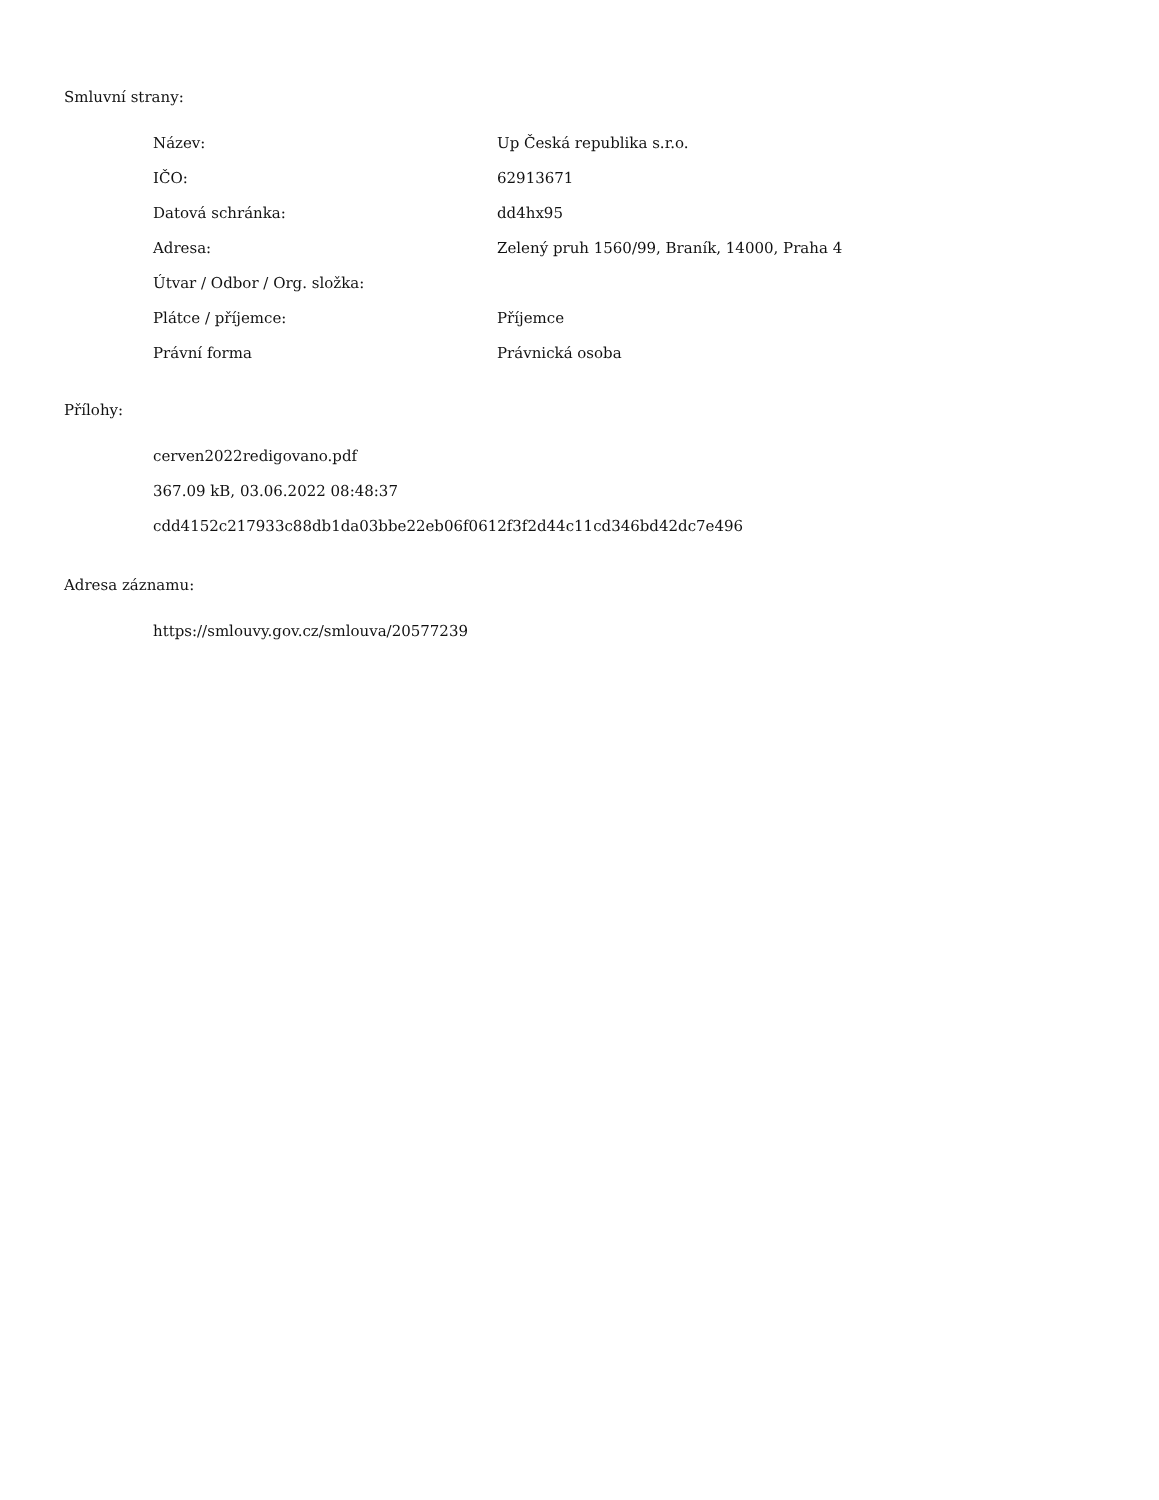Smluvní strany:
| Název: | Up Česká republika s.r.o. |
| IČO: | 62913671 |
| Datová schránka: | dd4hx95 |
| Adresa: | Zelený pruh 1560/99, Braník, 14000, Praha 4 |
| Útvar / Odbor / Org. složka: | |
| Plátce / příjemce: | Příjemce |
| Právní forma | Právnická osoba |
Přílohy:
cerven2022redigovano.pdf
367.09 kB, 03.06.2022 08:48:37
cdd4152c217933c88db1da03bbe22eb06f0612f3f2d44c11cd346bd42dc7e496
Adresa záznamu:
https://smlouvy.gov.cz/smlouva/20577239